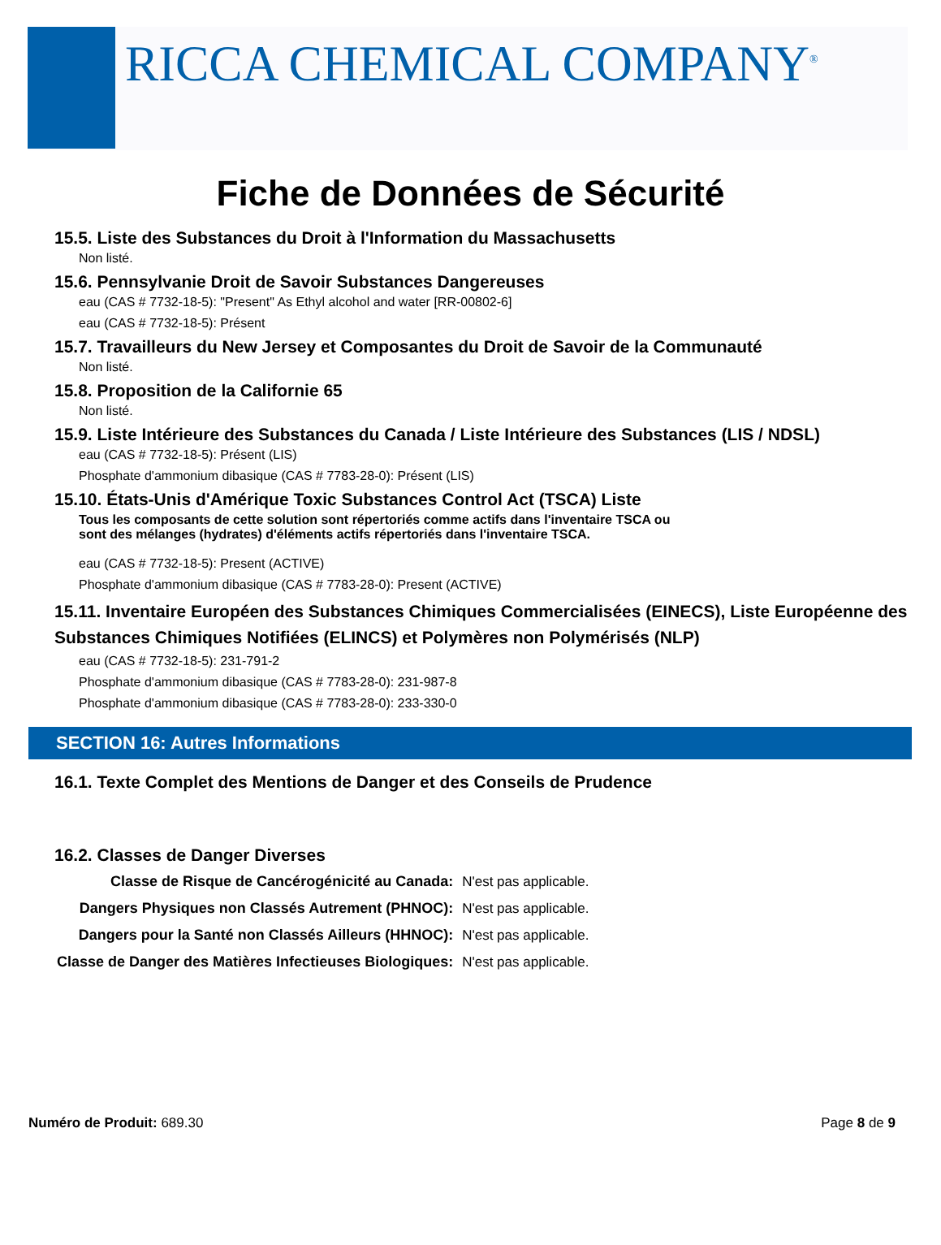RICCA CHEMICAL COMPANY<sup>®</sup>
Fiche de Données de Sécurité
15.5. Liste des Substances du Droit à l'Information du Massachusetts
Non listé.
15.6. Pennsylvanie Droit de Savoir Substances Dangereuses
eau (CAS # 7732-18-5): "Present" As Ethyl alcohol and water [RR-00802-6]
eau (CAS # 7732-18-5): Présent
15.7. Travailleurs du New Jersey et Composantes du Droit de Savoir de la Communauté
Non listé.
15.8. Proposition de la Californie 65
Non listé.
15.9. Liste Intérieure des Substances du Canada / Liste Intérieure des Substances (LIS / NDSL)
eau (CAS # 7732-18-5): Présent (LIS)
Phosphate d'ammonium dibasique (CAS # 7783-28-0): Présent (LIS)
15.10. États-Unis d'Amérique Toxic Substances Control Act (TSCA) Liste
Tous les composants de cette solution sont répertoriés comme actifs dans l'inventaire TSCA ou sont des mélanges (hydrates) d'éléments actifs répertoriés dans l'inventaire TSCA.
eau (CAS # 7732-18-5): Present (ACTIVE)
Phosphate d'ammonium dibasique (CAS # 7783-28-0): Present (ACTIVE)
15.11. Inventaire Européen des Substances Chimiques Commercialisées (EINECS), Liste Européenne des Substances Chimiques Notifiées (ELINCS) et Polymères non Polymérisés (NLP)
eau (CAS # 7732-18-5): 231-791-2
Phosphate d'ammonium dibasique (CAS # 7783-28-0): 231-987-8
Phosphate d'ammonium dibasique (CAS # 7783-28-0): 233-330-0
SECTION 16: Autres Informations
16.1. Texte Complet des Mentions de Danger et des Conseils de Prudence
16.2. Classes de Danger Diverses
| Classe de Risque de Cancérogénicité au Canada: | N'est pas applicable. |
| Dangers Physiques non Classés Autrement (PHNOC): | N'est pas applicable. |
| Dangers pour la Santé non Classés Ailleurs (HHNOC): | N'est pas applicable. |
| Classe de Danger des Matières Infectieuses Biologiques: | N'est pas applicable. |
Numéro de Produit: 689.30 Page 8 de 9